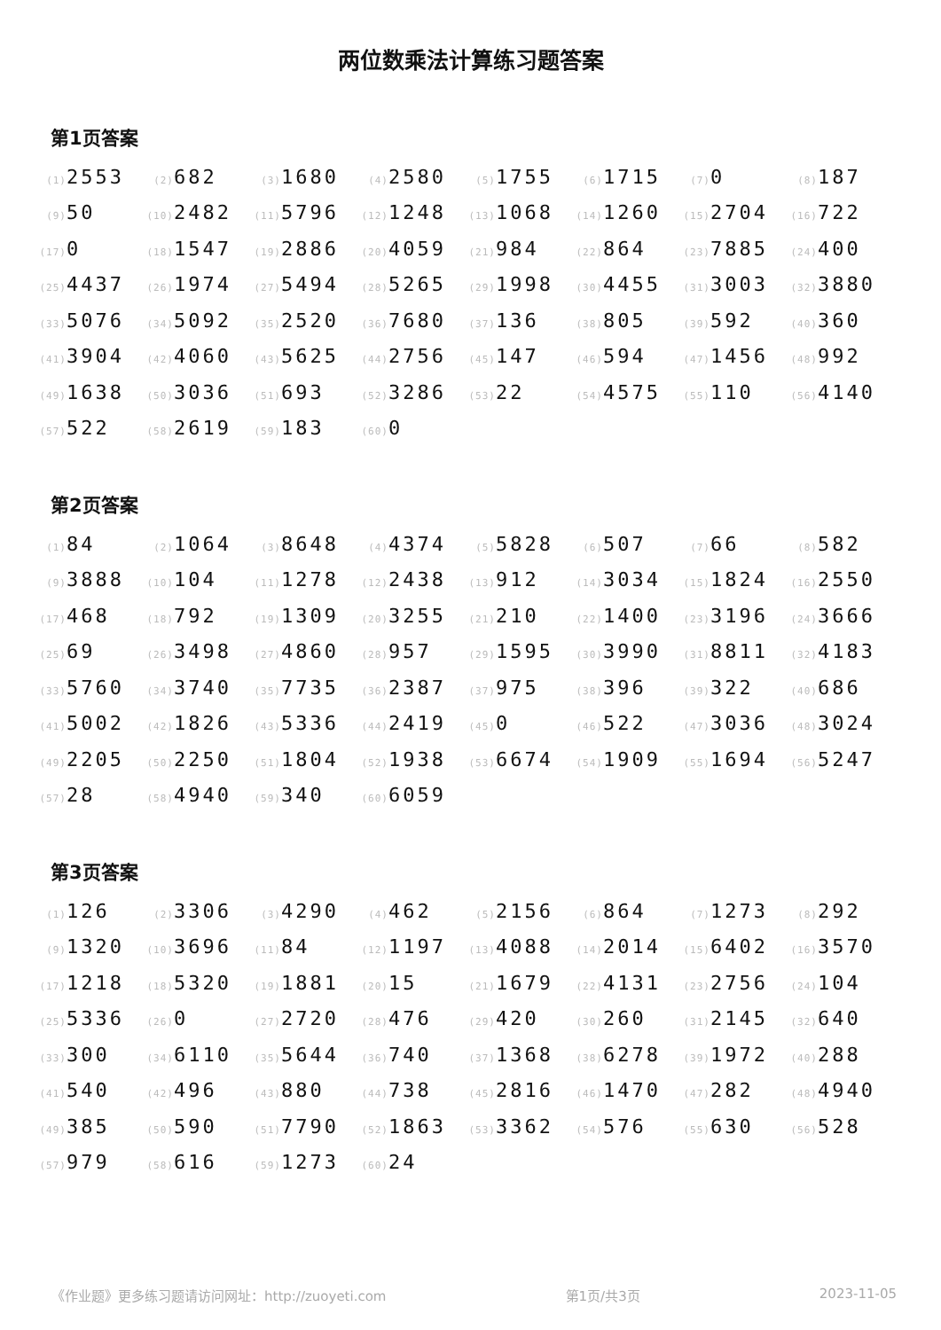两位数乘法计算练习题答案
第1页答案
| (1) 2553 | (2) 682 | (3) 1680 | (4) 2580 | (5) 1755 | (6) 1715 | (7) 0 | (8) 187 |
| (9) 50 | (10) 2482 | (11) 5796 | (12) 1248 | (13) 1068 | (14) 1260 | (15) 2704 | (16) 722 |
| (17) 0 | (18) 1547 | (19) 2886 | (20) 4059 | (21) 984 | (22) 864 | (23) 7885 | (24) 400 |
| (25) 4437 | (26) 1974 | (27) 5494 | (28) 5265 | (29) 1998 | (30) 4455 | (31) 3003 | (32) 3880 |
| (33) 5076 | (34) 5092 | (35) 2520 | (36) 7680 | (37) 136 | (38) 805 | (39) 592 | (40) 360 |
| (41) 3904 | (42) 4060 | (43) 5625 | (44) 2756 | (45) 147 | (46) 594 | (47) 1456 | (48) 992 |
| (49) 1638 | (50) 3036 | (51) 693 | (52) 3286 | (53) 22 | (54) 4575 | (55) 110 | (56) 4140 |
| (57) 522 | (58) 2619 | (59) 183 | (60) 0 | | | | |
第2页答案
| (1) 84 | (2) 1064 | (3) 8648 | (4) 4374 | (5) 5828 | (6) 507 | (7) 66 | (8) 582 |
| (9) 3888 | (10) 104 | (11) 1278 | (12) 2438 | (13) 912 | (14) 3034 | (15) 1824 | (16) 2550 |
| (17) 468 | (18) 792 | (19) 1309 | (20) 3255 | (21) 210 | (22) 1400 | (23) 3196 | (24) 3666 |
| (25) 69 | (26) 3498 | (27) 4860 | (28) 957 | (29) 1595 | (30) 3990 | (31) 8811 | (32) 4183 |
| (33) 5760 | (34) 3740 | (35) 7735 | (36) 2387 | (37) 975 | (38) 396 | (39) 322 | (40) 686 |
| (41) 5002 | (42) 1826 | (43) 5336 | (44) 2419 | (45) 0 | (46) 522 | (47) 3036 | (48) 3024 |
| (49) 2205 | (50) 2250 | (51) 1804 | (52) 1938 | (53) 6674 | (54) 1909 | (55) 1694 | (56) 5247 |
| (57) 28 | (58) 4940 | (59) 340 | (60) 6059 | | | | |
第3页答案
| (1) 126 | (2) 3306 | (3) 4290 | (4) 462 | (5) 2156 | (6) 864 | (7) 1273 | (8) 292 |
| (9) 1320 | (10) 3696 | (11) 84 | (12) 1197 | (13) 4088 | (14) 2014 | (15) 6402 | (16) 3570 |
| (17) 1218 | (18) 5320 | (19) 1881 | (20) 15 | (21) 1679 | (22) 4131 | (23) 2756 | (24) 104 |
| (25) 5336 | (26) 0 | (27) 2720 | (28) 476 | (29) 420 | (30) 260 | (31) 2145 | (32) 640 |
| (33) 300 | (34) 6110 | (35) 5644 | (36) 740 | (37) 1368 | (38) 6278 | (39) 1972 | (40) 288 |
| (41) 540 | (42) 496 | (43) 880 | (44) 738 | (45) 2816 | (46) 1470 | (47) 282 | (48) 4940 |
| (49) 385 | (50) 590 | (51) 7790 | (52) 1863 | (53) 3362 | (54) 576 | (55) 630 | (56) 528 |
| (57) 979 | (58) 616 | (59) 1273 | (60) 24 | | | | |
《作业题》更多练习题请访问网址：http://zuoyeti.com 第1页/共3页 2023-11-05